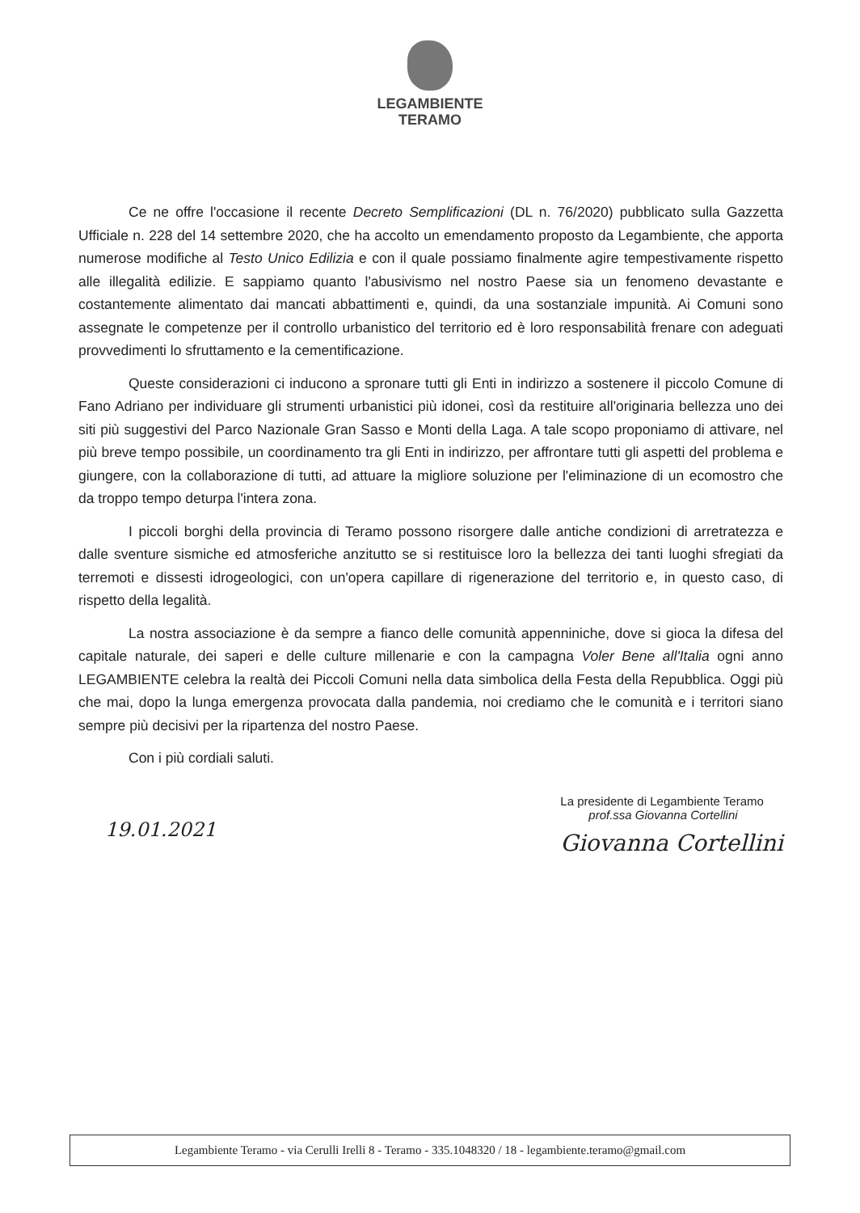LEGAMBIENTE
TERAMO
Ce ne offre l'occasione il recente Decreto Semplificazioni (DL n. 76/2020) pubblicato sulla Gazzetta Ufficiale n. 228 del 14 settembre 2020, che ha accolto un emendamento proposto da Legambiente, che apporta numerose modifiche al Testo Unico Edilizia e con il quale possiamo finalmente agire tempestivamente rispetto alle illegalità edilizie. E sappiamo quanto l'abusivismo nel nostro Paese sia un fenomeno devastante e costantemente alimentato dai mancati abbattimenti e, quindi, da una sostanziale impunità. Ai Comuni sono assegnate le competenze per il controllo urbanistico del territorio ed è loro responsabilità frenare con adeguati provvedimenti lo sfruttamento e la cementificazione.
Queste considerazioni ci inducono a spronare tutti gli Enti in indirizzo a sostenere il piccolo Comune di Fano Adriano per individuare gli strumenti urbanistici più idonei, così da restituire all'originaria bellezza uno dei siti più suggestivi del Parco Nazionale Gran Sasso e Monti della Laga. A tale scopo proponiamo di attivare, nel più breve tempo possibile, un coordinamento tra gli Enti in indirizzo, per affrontare tutti gli aspetti del problema e giungere, con la collaborazione di tutti, ad attuare la migliore soluzione per l'eliminazione di un ecomostro che da troppo tempo deturpa l'intera zona.
I piccoli borghi della provincia di Teramo possono risorgere dalle antiche condizioni di arretratezza e dalle sventure sismiche ed atmosferiche anzitutto se si restituisce loro la bellezza dei tanti luoghi sfregiati da terremoti e dissesti idrogeologici, con un'opera capillare di rigenerazione del territorio e, in questo caso, di rispetto della legalità.
La nostra associazione è da sempre a fianco delle comunità appenniniche, dove si gioca la difesa del capitale naturale, dei saperi e delle culture millenarie e con la campagna Voler Bene all'Italia ogni anno LEGAMBIENTE celebra la realtà dei Piccoli Comuni nella data simbolica della Festa della Repubblica. Oggi più che mai, dopo la lunga emergenza provocata dalla pandemia, noi crediamo che le comunità e i territori siano sempre più decisivi per la ripartenza del nostro Paese.
Con i più cordiali saluti.
19.01.2021
La presidente di Legambiente Teramo
prof.ssa Giovanna Cortellini
Giovanna Cortellini
Legambiente Teramo - via Cerulli Irelli 8 - Teramo - 335.1048320 / 18 - legambiente.teramo@gmail.com